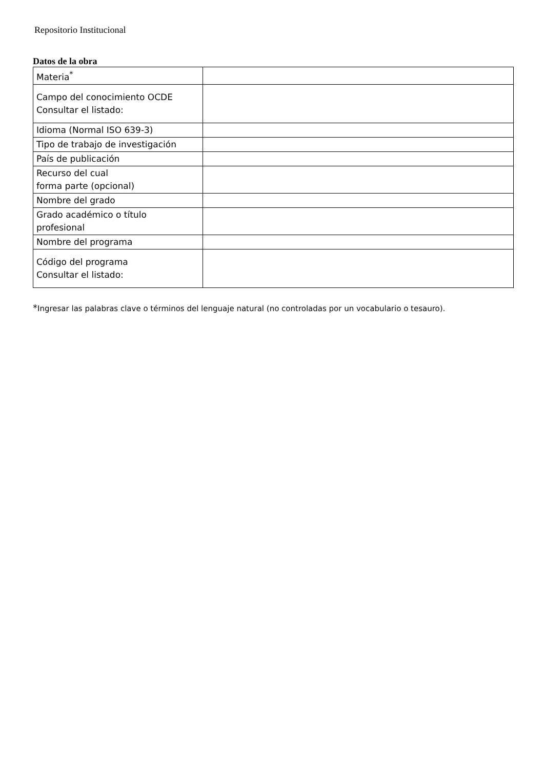Repositorio Institucional
Datos de la obra
| Materia<sup>*</sup> | |
| Campo del conocimiento OCDE Consultar el listado: | |
| Idioma (Normal ISO 639-3) | |
| Tipo de trabajo de investigación | |
| País de publicación | |
| Recurso del cual forma parte (opcional) | |
| Nombre del grado | |
| Grado académico o título profesional | |
| Nombre del programa | |
| Código del programa Consultar el listado: | |
*Ingresar las palabras clave o términos del lenguaje natural (no controladas por un vocabulario o tesauro).